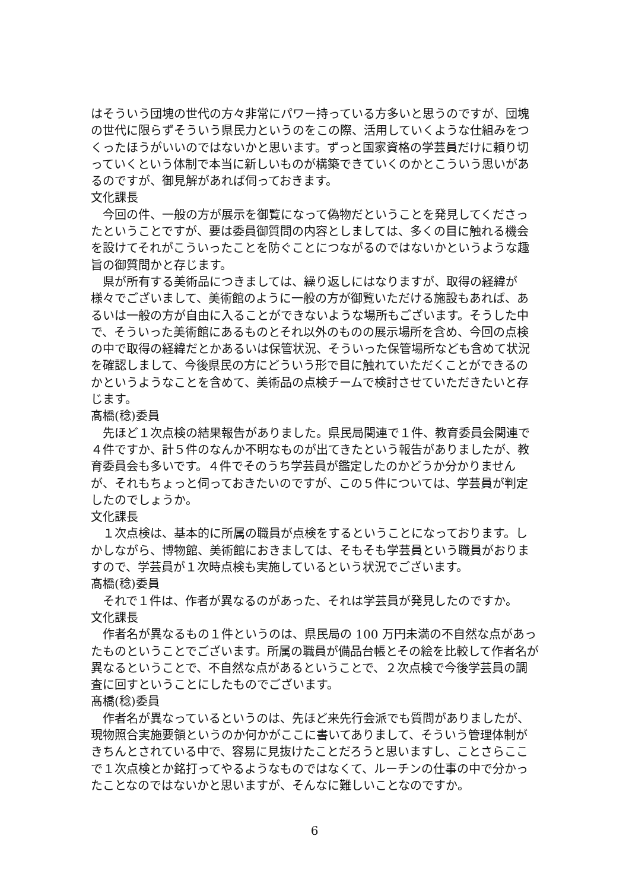はそういう団塊の世代の方々非常にパワー持っている方多いと思うのですが、団塊の世代に限らずそういう県民力というのをこの際、活用していくような仕組みをつくったほうがいいのではないかと思います。ずっと国家資格の学芸員だけに頼り切っていくという体制で本当に新しいものが構築できていくのかとこういう思いがあるのですが、御見解があれば伺っておきます。
文化課長
今回の件、一般の方が展示を御覧になって偽物だということを発見してくださったということですが、要は委員御質問の内容としましては、多くの目に触れる機会を設けてそれがこういったことを防ぐことにつながるのではないかというような趣旨の御質問かと存じます。
県が所有する美術品につきましては、繰り返しにはなりますが、取得の経緯が様々でございまして、美術館のように一般の方が御覧いただける施設もあれば、あるいは一般の方が自由に入ることができないような場所もございます。そうした中で、そういった美術館にあるものとそれ以外のものの展示場所を含め、今回の点検の中で取得の経緯だとかあるいは保管状況、そういった保管場所なども含めて状況を確認しまして、今後県民の方にどういう形で目に触れていただくことができるのかというようなことを含めて、美術品の点検チームで検討させていただきたいと存じます。
髙橋(稔)委員
先ほど１次点検の結果報告がありました。県民局関連で１件、教育委員会関連で４件ですか、計５件のなんか不明なものが出てきたという報告がありましたが、教育委員会も多いです。４件でそのうち学芸員が鑑定したのかどうか分かりませんが、それもちょっと伺っておきたいのですが、この５件については、学芸員が判定したのでしょうか。
文化課長
１次点検は、基本的に所属の職員が点検をするということになっております。しかしながら、博物館、美術館におきましては、そもそも学芸員という職員がおりますので、学芸員が１次時点検も実施しているという状況でございます。
髙橋(稔)委員
それで１件は、作者が異なるのがあった、それは学芸員が発見したのですか。
文化課長
作者名が異なるもの１件というのは、県民局の 100 万円未満の不自然な点があったものということでございます。所属の職員が備品台帳とその絵を比較して作者名が異なるということで、不自然な点があるということで、２次点検で今後学芸員の調査に回すということにしたものでございます。
髙橋(稔)委員
作者名が異なっているというのは、先ほど来先行会派でも質問がありましたが、現物照合実施要領というのか何かがここに書いてありまして、そういう管理体制がきちんとされている中で、容易に見抜けたことだろうと思いますし、ことさらここで１次点検とか銘打ってやるようなものではなくて、ルーチンの仕事の中で分かったことなのではないかと思いますが、そんなに難しいことなのですか。
6